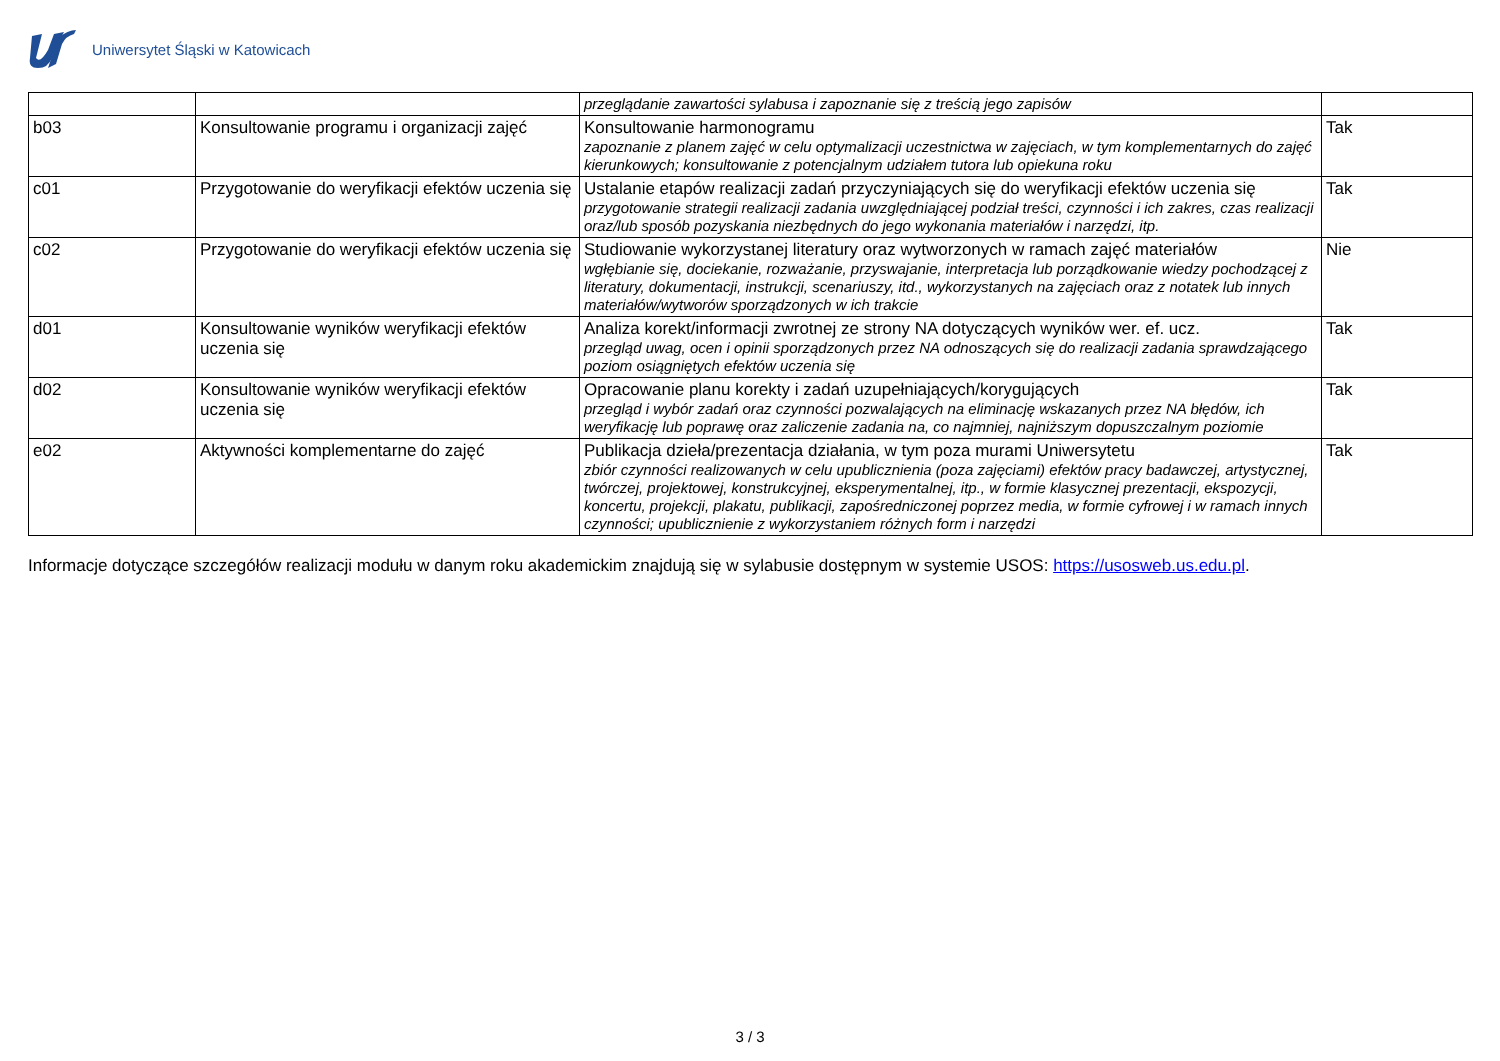Uniwersytet Śląski w Katowicach
| | | przeglądanie zawartości sylabusa i zapoznanie się z treścią jego zapisów | |
| b03 | Konsultowanie programu i organizacji zajęć | Konsultowanie harmonogramu zapoznanie z planem zajęć w celu optymalizacji uczestnictwa w zajęciach, w tym komplementarnych do zajęć kierunkowych; konsultowanie z potencjalnym udziałem tutora lub opiekuna roku | Tak |
| c01 | Przygotowanie do weryfikacji efektów uczenia się | Ustalanie etapów realizacji zadań przyczyniających się do weryfikacji efektów uczenia się przygotowanie strategii realizacji zadania uwzględniającej podział treści, czynności i ich zakres, czas realizacji oraz/lub sposób pozyskania niezbędnych do jego wykonania materiałów i narzędzi, itp. | Tak |
| c02 | Przygotowanie do weryfikacji efektów uczenia się | Studiowanie wykorzystanej literatury oraz wytworzonych w ramach zajęć materiałów wgłębianie się, dociekanie, rozważanie, przyswajanie, interpretacja lub porządkowanie wiedzy pochodzącej z literatury, dokumentacji, instrukcji, scenariuszy, itd., wykorzystanych na zajęciach oraz z notatek lub innych materiałów/wytworów sporządzonych w ich trakcie | Nie |
| d01 | Konsultowanie wyników weryfikacji efektów uczenia się | Analiza korekt/informacji zwrotnej ze strony NA dotyczących wyników wer. ef. ucz. przegląd uwag, ocen i opinii sporządzonych przez NA odnoszących się do realizacji zadania sprawdzającego poziom osiągniętych efektów uczenia się | Tak |
| d02 | Konsultowanie wyników weryfikacji efektów uczenia się | Opracowanie planu korekty i zadań uzupełniających/korygujących przegląd i wybór zadań oraz czynności pozwalających na eliminację wskazanych przez NA błędów, ich weryfikację lub poprawę oraz zaliczenie zadania na, co najmniej, najniższym dopuszczalnym poziomie | Tak |
| e02 | Aktywności komplementarne do zajęć | Publikacja dzieła/prezentacja działania, w tym poza murami Uniwersytetu zbiór czynności realizowanych w celu upublicznienia (poza zajęciami) efektów pracy badawczej, artystycznej, twórczej, projektowej, konstrukcyjnej, eksperymentalnej, itp., w formie klasycznej prezentacji, ekspozycji, koncertu, projekcji, plakatu, publikacji, zapośredniczonej poprzez media, w formie cyfrowej i w ramach innych czynności; upublicznienie z wykorzystaniem różnych form i narzędzi | Tak |
Informacje dotyczące szczegółów realizacji modułu w danym roku akademickim znajdują się w sylabusie dostępnym w systemie USOS: https://usosweb.us.edu.pl.
3 / 3